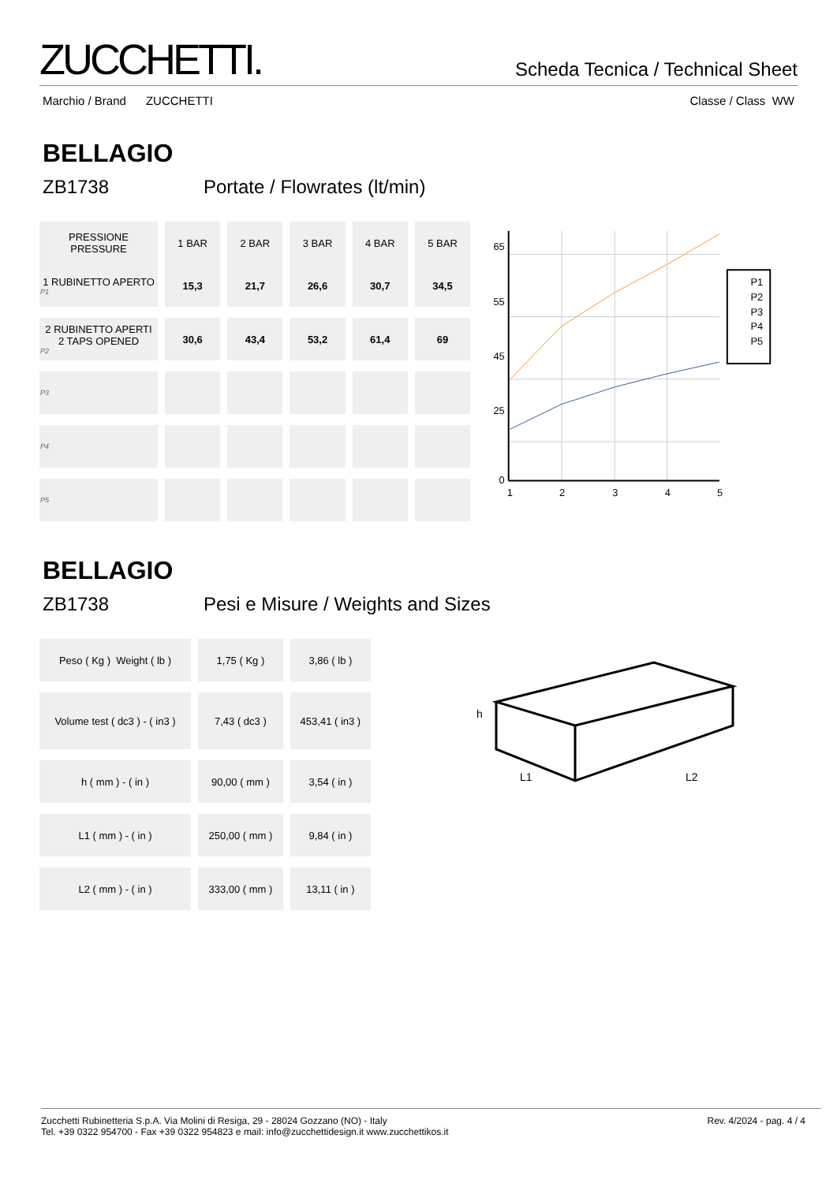ZUCCHETTI.
Scheda Tecnica / Technical Sheet
Marchio / Brand ZUCCHETTI Classe / Class WW
BELLAGIO
ZB1738 Portate / Flowrates (lt/min)
| PRESSIONE PRESSURE | 1 BAR | 2 BAR | 3 BAR | 4 BAR | 5 BAR |
| --- | --- | --- | --- | --- | --- |
| 1 RUBINETTO APERTO P1 | 15,3 | 21,7 | 26,6 | 30,7 | 34,5 |
| 2 RUBINETTO APERTI 2 TAPS OPENED P2 | 30,6 | 43,4 | 53,2 | 61,4 | 69 |
| P3 | | | | | |
| P4 | | | | | |
| P5 | | | | | |
65
55
45
25
0
1
2
3
4
5
P1
P2
P3
P4
P5
BELLAGIO
ZB1738 Pesi e Misure / Weights and Sizes
| Peso ( Kg ) Weight ( lb ) | 1,75 ( Kg ) | 3,86 ( lb ) |
| Volume test ( dc3 ) - ( in3 ) | 7,43 ( dc3 ) | 453,41 ( in3 ) |
| h ( mm ) - ( in ) | 90,00 ( mm ) | 3,54 ( in ) |
| L1 ( mm ) - ( in ) | 250,00 ( mm ) | 9,84 ( in ) |
| L2 ( mm ) - ( in ) | 333,00 ( mm ) | 13,11 ( in ) |
h
L1
L2
Zucchetti Rubinetteria S.p.A. Via Molini di Resiga, 29 - 28024 Gozzano (NO) - Italy
Tel. +39 0322 954700 - Fax +39 0322 954823 e mail: info@zucchettidesign.it www.zucchettikos.it
Rev. 4/2024 - pag. 4 / 4